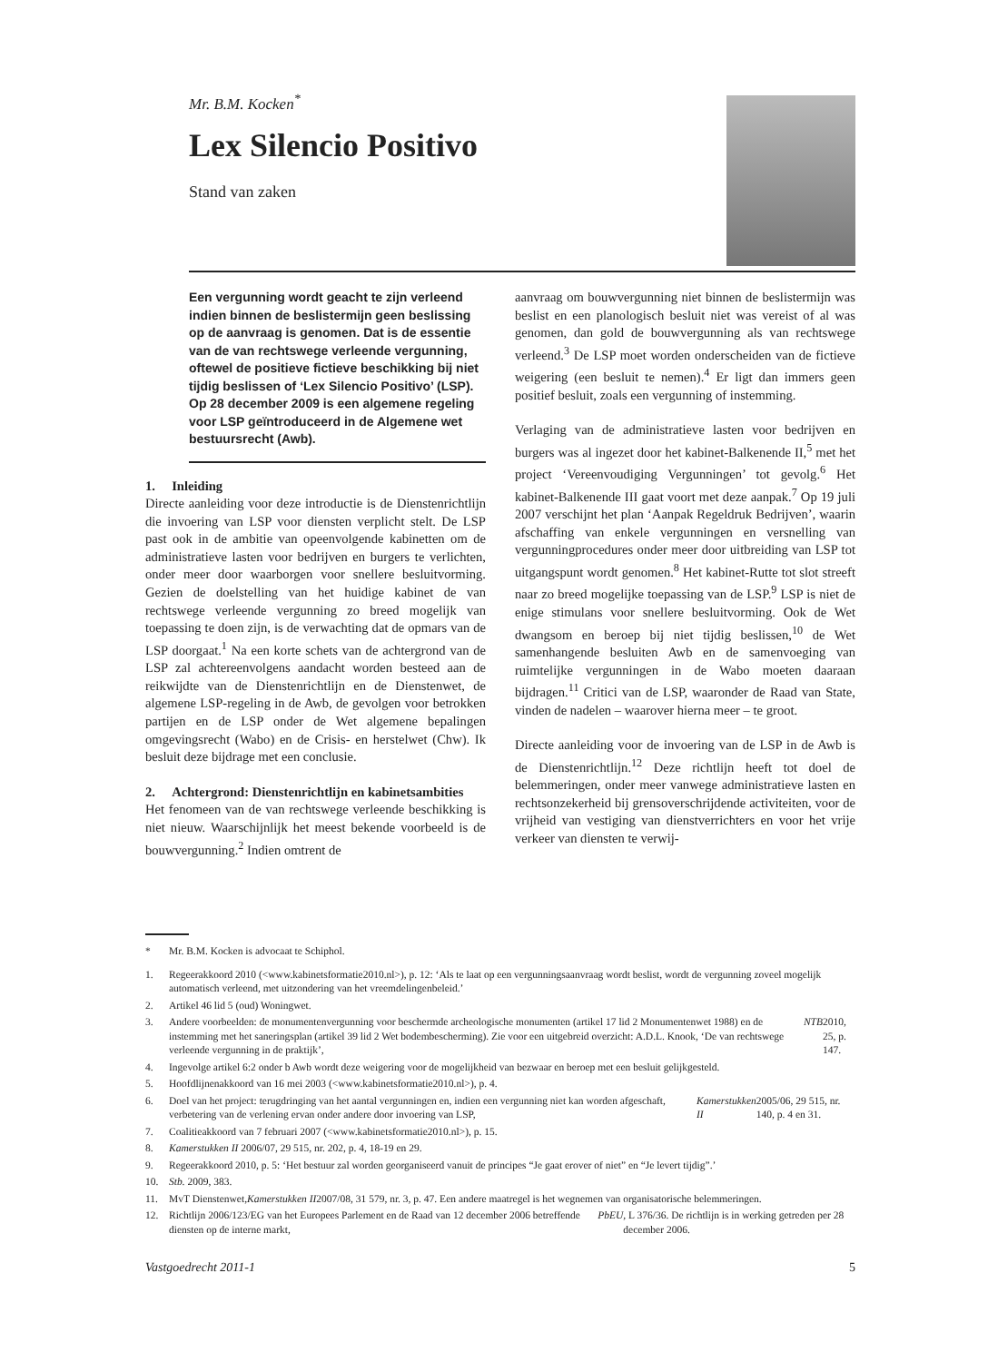Mr. B.M. Kocken<sup>*</sup>
Lex Silencio Positivo
Stand van zaken
Een vergunning wordt geacht te zijn verleend indien binnen de beslistermijn geen beslissing op de aanvraag is genomen. Dat is de essentie van de van rechtswege verleende vergunning, oftewel de positieve fictieve beschikking bij niet tijdig beslissen of ‘Lex Silencio Positivo’ (LSP). Op 28 december 2009 is een algemene regeling voor LSP geïntroduceerd in de Algemene wet bestuursrecht (Awb).
1. Inleiding
Directe aanleiding voor deze introductie is de Dienstenrichtlijn die invoering van LSP voor diensten verplicht stelt. De LSP past ook in de ambitie van opeenvolgende kabinetten om de administratieve lasten voor bedrijven en burgers te verlichten, onder meer door waarborgen voor snellere besluitvorming. Gezien de doelstelling van het huidige kabinet de van rechtswege verleende vergunning zo breed mogelijk van toepassing te doen zijn, is de verwachting dat de opmars van de LSP doorgaat.<sup>1</sup> Na een korte schets van de achtergrond van de LSP zal achtereenvolgens aandacht worden besteed aan de reikwijdte van de Dienstenrichtlijn en de Dienstenwet, de algemene LSP-regeling in de Awb, de gevolgen voor betrokken partijen en de LSP onder de Wet algemene bepalingen omgevingsrecht (Wabo) en de Crisis- en herstelwet (Chw). Ik besluit deze bijdrage met een conclusie.
2. Achtergrond: Dienstenrichtlijn en kabinetsambities
Het fenomeen van de van rechtswege verleende beschikking is niet nieuw. Waarschijnlijk het meest bekende voorbeeld is de bouwvergunning.<sup>2</sup> Indien omtrent de
aanvraag om bouwvergunning niet binnen de beslistermijn was beslist en een planologisch besluit niet was vereist of al was genomen, dan gold de bouwvergunning als van rechtswege verleend.<sup>3</sup> De LSP moet worden onderscheiden van de fictieve weigering (een besluit te nemen).<sup>4</sup> Er ligt dan immers geen positief besluit, zoals een vergunning of instemming.
Verlaging van de administratieve lasten voor bedrijven en burgers was al ingezet door het kabinet-Balkenende II,<sup>5</sup> met het project ‘Vereenvoudiging Vergunningen’ tot gevolg.<sup>6</sup> Het kabinet-Balkenende III gaat voort met deze aanpak.<sup>7</sup> Op 19 juli 2007 verschijnt het plan ‘Aanpak Regeldruk Bedrijven’, waarin afschaffing van enkele vergunningen en versnelling van vergunningprocedures onder meer door uitbreiding van LSP tot uitgangspunt wordt genomen.<sup>8</sup> Het kabinet-Rutte tot slot streeft naar zo breed mogelijke toepassing van de LSP.<sup>9</sup> LSP is niet de enige stimulans voor snellere besluitvorming. Ook de Wet dwangsom en beroep bij niet tijdig beslissen,<sup>10</sup> de Wet samenhangende besluiten Awb en de samenvoeging van ruimtelijke vergunningen in de Wabo moeten daaraan bijdragen.<sup>11</sup> Critici van de LSP, waaronder de Raad van State, vinden de nadelen – waarover hierna meer – te groot.
Directe aanleiding voor de invoering van de LSP in de Awb is de Dienstenrichtlijn.<sup>12</sup> Deze richtlijn heeft tot doel de belemmeringen, onder meer vanwege administratieve lasten en rechtsonzekerheid bij grensoverschrijdende activiteiten, voor de vrijheid van vestiging van dienstverrichters en voor het vrije verkeer van diensten te verwij-
* Mr. B.M. Kocken is advocaat te Schiphol.
1. Regeerakkoord 2010 (<www.kabinetsformatie2010.nl>), p. 12: ‘Als te laat op een vergunningsaanvraag wordt beslist, wordt de vergunning zoveel mogelijk automatisch verleend, met uitzondering van het vreemdelingenbeleid.’
2. Artikel 46 lid 5 (oud) Woningwet.
3. Andere voorbeelden: de monumentenvergunning voor beschermde archeologische monumenten (artikel 17 lid 2 Monumentenwet 1988) en de instemming met het saneringsplan (artikel 39 lid 2 Wet bodembescherming). Zie voor een uitgebreid overzicht: A.D.L. Knook, ‘De van rechtswege verleende vergunning in de praktijk’, NTB 2010, 25, p. 147.
4. Ingevolge artikel 6:2 onder b Awb wordt deze weigering voor de mogelijkheid van bezwaar en beroep met een besluit gelijkgesteld.
5. Hoofdlijnenakkoord van 16 mei 2003 (<www.kabinetsformatie2010.nl>), p. 4.
6. Doel van het project: terugdringing van het aantal vergunningen en, indien een vergunning niet kan worden afgeschaft, verbetering van de verlening ervan onder andere door invoering van LSP, Kamerstukken II 2005/06, 29 515, nr. 140, p. 4 en 31.
7. Coalitieakkoord van 7 februari 2007 (<www.kabinetsformatie2010.nl>), p. 15.
8. Kamerstukken II 2006/07, 29 515, nr. 202, p. 4, 18-19 en 29.
9. Regeerakkoord 2010, p. 5: ‘Het bestuur zal worden georganiseerd vanuit de principes “Je gaat erover of niet” en “Je levert tijdig”.’
10. Stb. 2009, 383.
11. MvT Dienstenwet, Kamerstukken II 2007/08, 31 579, nr. 3, p. 47. Een andere maatregel is het wegnemen van organisatorische belemmeringen.
12. Richtlijn 2006/123/EG van het Europees Parlement en de Raad van 12 december 2006 betreffende diensten op de interne markt, PbEU, L 376/36. De richtlijn is in werking getreden per 28 december 2006.
Vastgoedrecht 2011-1 5